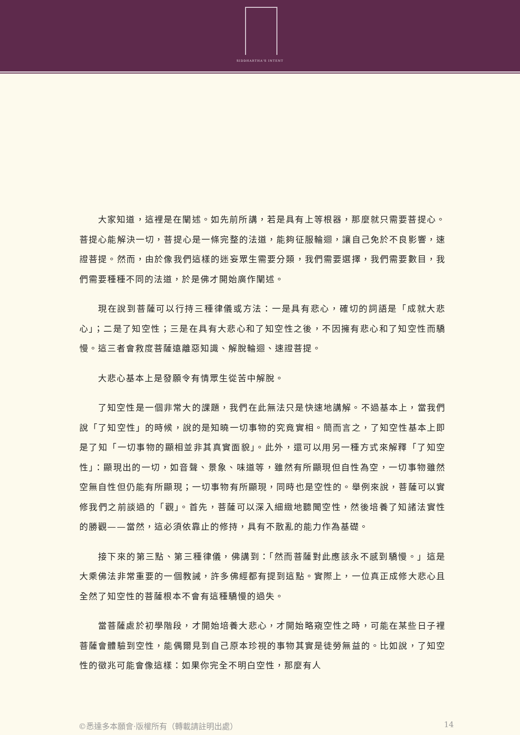SIDDHARTHA'S INTENT
大家知道，這裡是在闡述。如先前所講，若是具有上等根器，那麼就只需要菩提心。菩提心能解決一切，菩提心是一條完整的法道，能夠征服輪迴，讓自己免於不良影響，速證菩提。然而，由於像我們這樣的迷妄眾生需要分類，我們需要選擇，我們需要數目，我們需要種種不同的法道，於是佛才開始廣作闡述。
現在說到菩薩可以行持三種律儀或方法：一是具有悲心，確切的詞語是「成就大悲心」；二是了知空性；三是在具有大悲心和了知空性之後，不因擁有悲心和了知空性而驕慢。這三者會救度菩薩遠離惡知識、解脫輪迴、速證菩提。
大悲心基本上是發願令有情眾生從苦中解脫。
了知空性是一個非常大的課題，我們在此無法只是快速地講解。不過基本上，當我們說「了知空性」的時候，說的是知曉一切事物的究竟實相。簡而言之，了知空性基本上即是了知「一切事物的顯相並非其真實面貌」。此外，還可以用另一種方式來解釋「了知空性」：顯現出的一切，如音聲、景象、味道等，雖然有所顯現但自性為空，一切事物雖然空無自性但仍能有所顯現；一切事物有所顯現，同時也是空性的。舉例來說，菩薩可以實修我們之前談過的「觀」。首先，菩薩可以深入細緻地聽聞空性，然後培養了知諸法實性的勝觀——當然，這必須依靠止的修持，具有不散亂的能力作為基礎。
接下來的第三點、第三種律儀，佛講到：「然而菩薩對此應該永不感到驕慢。」這是大乘佛法非常重要的一個教誡，許多佛經都有提到這點。實際上，一位真正成修大悲心且全然了知空性的菩薩根本不會有這種驕慢的過失。
當菩薩處於初學階段，才開始培養大悲心，才開始略窺空性之時，可能在某些日子裡菩薩會體驗到空性，能偶爾見到自己原本珍視的事物其實是徒勞無益的。比如說，了知空性的徵兆可能會像這樣：如果你完全不明白空性，那麼有人
©悉達多本願會·版權所有（轉載請註明出處） 14